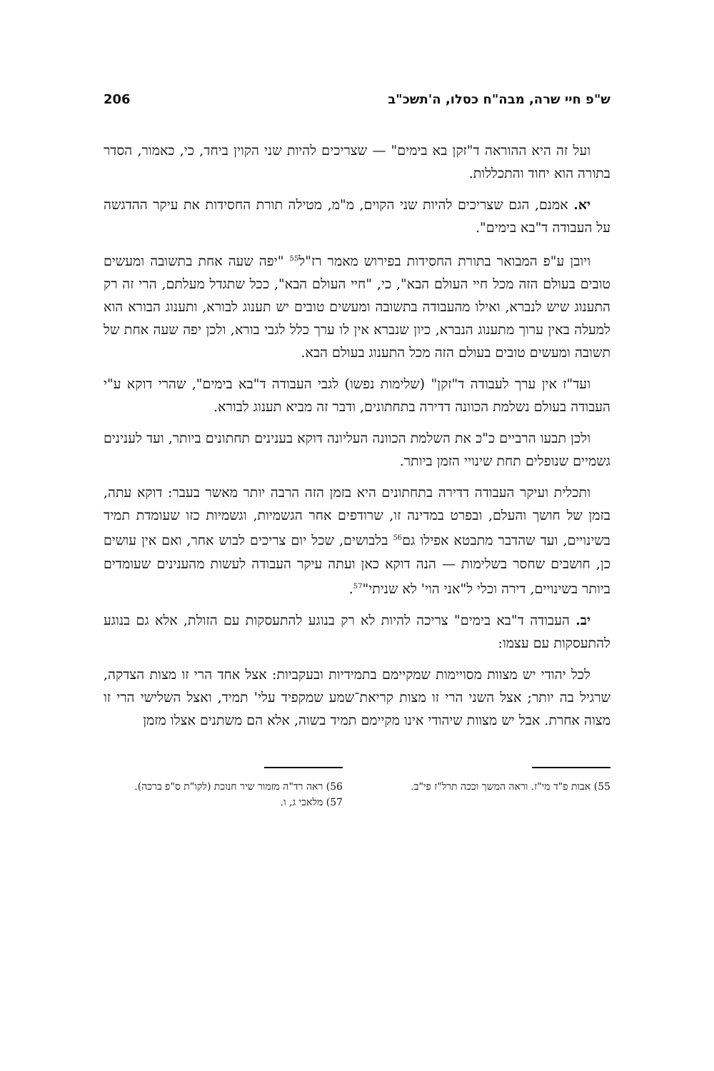ש"פ חיי שרה, מבה"ח כסלו, ה'תשכ"ב 206
ועל זה היא ההוראה ד"זקן בא בימים" — שצריכים להיות שני הקוין ביחד, כי, כאמור, הסדר בתורה הוא יחוד והתכללות.
יא. אמנם, הגם שצריכים להיות שני הקוים, מ"מ, מטילה תורת החסידות את עיקר ההדגשה על העבודה ד"בא בימים".
ויובן ע"פ המבואר בתורת החסידות בפירוש מאמר רז"ל<sup>55</sup> "יפה שעה אחת בתשובה ומעשים טובים בעולם הזה מכל חיי העולם הבא", כי, "חיי העולם הבא", ככל שתגדל מעלתם, הרי זה רק התענוג שיש לנברא, ואילו מהעבודה בתשובה ומעשים טובים יש תענוג לבורא, ותענוג הבורא הוא למעלה באין ערוך מתענוג הנברא, כיון שנברא אין לו ערך כלל לגבי בורא, ולכן יפה שעה אחת של תשובה ומעשים טובים בעולם הזה מכל התענוג בעולם הבא.
ועד"ז אין ערך לעבודה ד"זקן" (שלימות נפשו) לגבי העבודה ד"בא בימים", שהרי דוקא ע"י העבודה בעולם נשלמת הכוונה דדירה בתחתונים, ודבר זה מביא תענוג לבורא.
ולכן תבעו הרביים כ"כ את השלמת הכוונה העליונה דוקא בענינים תחתונים ביותר, ועד לענינים גשמיים שנופלים תחת שינויי הזמן ביותר.
ותכלית ועיקר העבודה דדירה בתחתונים היא בזמן הזה הרבה יותר מאשר בעבר: דוקא עתה, בזמן של חושך והעלם, ובפרט במדינה זו, שרודפים אחר הגשמיות, וגשמיות כזו שעומדת תמיד בשינויים, ועד שהדבר מתבטא אפילו גם<sup>56</sup> בלבושים, שכל יום צריכים לבוש אחר, ואם אין עושים כן, חושבים שחסר בשלימות — הנה דוקא כאן ועתה עיקר העבודה לעשות מהענינים שעומדים ביותר בשינויים, דירה וכלי ל"אני הוי' לא שניתי"<sup>57</sup>.
יב. העבודה ד"בא בימים" צריכה להיות לא רק בנוגע להתעסקות עם הזולת, אלא גם בנוגע להתעסקות עם עצמו:
לכל יהודי יש מצוות מסויימות שמקיימם בתמידיות ובעקביות: אצל אחד הרי זו מצות הצדקה, שרגיל בה יותר; אצל השני הרי זו מצות קריאת־שמע שמקפיד עלי' תמיד, ואצל השלישי הרי זו מצוה אחרת. אבל יש מצוות שיהודי אינו מקיימם תמיד בשוה, אלא הם משתנים אצלו מזמן
55) אבות פ"ד מי"ז. וראה המשך וככה תרל"ז פי"ב.
56) ראה רד"ה מזמור שיר חנוכת (לקו"ת ס"פ ברכה).
57) מלאכי ג, ו.